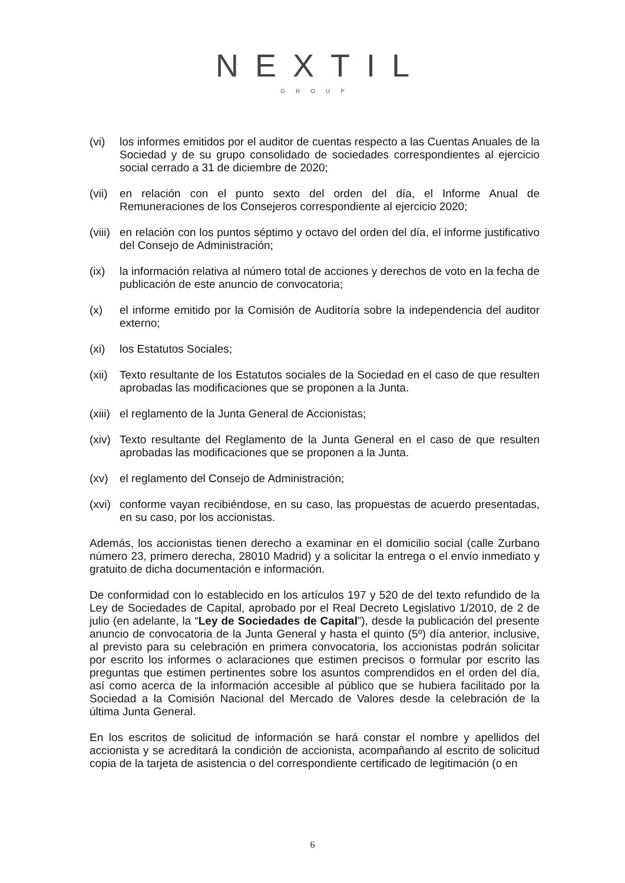NEXTIL
GROUP
(vi) los informes emitidos por el auditor de cuentas respecto a las Cuentas Anuales de la Sociedad y de su grupo consolidado de sociedades correspondientes al ejercicio social cerrado a 31 de diciembre de 2020;
(vii)
en relación con el punto sexto del orden del día, el Informe Anual de Remuneraciones de los Consejeros correspondiente al ejercicio 2020;
(viii)
en relación con los puntos séptimo y octavo del orden del día, el informe justificativo del Consejo de Administración;
(ix) la información relativa al número total de acciones y derechos de voto en la fecha de publicación de este anuncio de convocatoria;
(x) el informe emitido por la Comisión de Auditoría sobre la independencia del auditor externo;
(xi) los Estatutos Sociales;
(xii)
Texto resultante de los Estatutos sociales de la Sociedad en el caso de que resulten aprobadas las modificaciones que se proponen a la Junta.
(xiii)
el reglamento de la Junta General de Accionistas;
(xiv)
Texto resultante del Reglamento de la Junta General en el caso de que resulten aprobadas las modificaciones que se proponen a la Junta.
(xv) el reglamento del Consejo de Administración;
(xvi)
conforme vayan recibiéndose, en su caso, las propuestas de acuerdo presentadas, en su caso, por los accionistas.
Además, los accionistas tienen derecho a examinar en el domicilio social (calle Zurbano número 23, primero derecha, 28010 Madrid) y a solicitar la entrega o el envío inmediato y gratuito de dicha documentación e información.
De conformidad con lo establecido en los artículos 197 y 520 de del texto refundido de la Ley de Sociedades de Capital, aprobado por el Real Decreto Legislativo 1/2010, de 2 de julio (en adelante, la “Ley de Sociedades de Capital”), desde la publicación del presente anuncio de convocatoria de la Junta General y hasta el quinto (5º) día anterior, inclusive, al previsto para su celebración en primera convocatoria, los accionistas podrán solicitar por escrito los informes o aclaraciones que estimen precisos o formular por escrito las preguntas que estimen pertinentes sobre los asuntos comprendidos en el orden del día, así como acerca de la información accesible al público que se hubiera facilitado por la Sociedad a la Comisión Nacional del Mercado de Valores desde la celebración de la última Junta General.
En los escritos de solicitud de información se hará constar el nombre y apellidos del accionista y se acreditará la condición de accionista, acompañando al escrito de solicitud copia de la tarjeta de asistencia o del correspondiente certificado de legitimación (o en
6